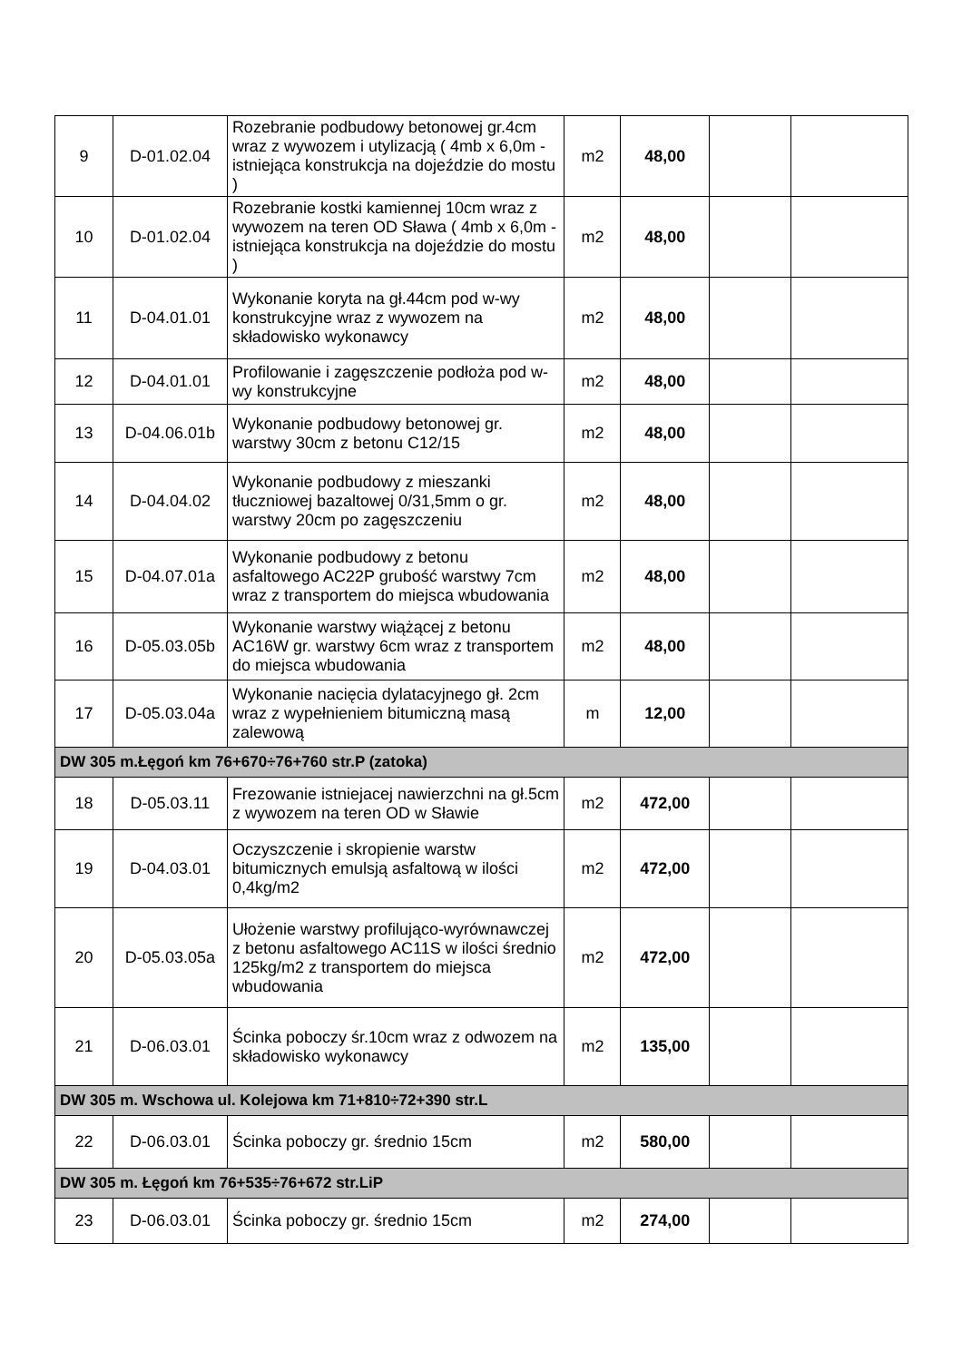| 9 | D-01.02.04 | Rozebranie podbudowy betonowej gr.4cm wraz z wywozem i utylizacją ( 4mb x 6,0m - istniejąca konstrukcja na dojeździe do mostu ) | m2 | 48,00 | | |
| 10 | D-01.02.04 | Rozebranie kostki kamiennej 10cm wraz z wywozem na teren OD Sława ( 4mb x 6,0m - istniejąca konstrukcja na dojeździe do mostu ) | m2 | 48,00 | | |
| 11 | D-04.01.01 | Wykonanie koryta na gł.44cm pod w-wy konstrukcyjne wraz z wywozem na składowisko wykonawcy | m2 | 48,00 | | |
| 12 | D-04.01.01 | Profilowanie i zagęszczenie podłoża pod w-wy konstrukcyjne | m2 | 48,00 | | |
| 13 | D-04.06.01b | Wykonanie podbudowy betonowej gr. warstwy 30cm z betonu C12/15 | m2 | 48,00 | | |
| 14 | D-04.04.02 | Wykonanie podbudowy z mieszanki tłuczniowej bazaltowej 0/31,5mm o gr. warstwy 20cm po zagęszczeniu | m2 | 48,00 | | |
| 15 | D-04.07.01a | Wykonanie podbudowy z betonu asfaltowego AC22P grubość warstwy 7cm wraz z transportem do miejsca wbudowania | m2 | 48,00 | | |
| 16 | D-05.03.05b | Wykonanie warstwy wiążącej z betonu AC16W gr. warstwy 6cm wraz z transportem do miejsca wbudowania | m2 | 48,00 | | |
| 17 | D-05.03.04a | Wykonanie nacięcia dylatacyjnego gł. 2cm wraz z wypełnieniem bitumiczną masą zalewową | m | 12,00 | | |
| DW 305 m.Łęgoń km 76+670÷76+760 str.P (zatoka) | | | | | | |
| 18 | D-05.03.11 | Frezowanie istniejacej nawierzchni na gł.5cm z wywozem na teren OD w Sławie | m2 | 472,00 | | |
| 19 | D-04.03.01 | Oczyszczenie i skropienie warstw bitumicznych emulsją asfaltową w ilości 0,4kg/m2 | m2 | 472,00 | | |
| 20 | D-05.03.05a | Ułożenie warstwy profilująco-wyrównawczej z betonu asfaltowego AC11S w ilości średnio 125kg/m2 z transportem do miejsca wbudowania | m2 | 472,00 | | |
| 21 | D-06.03.01 | Ścinka poboczy śr.10cm wraz z odwozem na składowisko wykonawcy | m2 | 135,00 | | |
| DW 305 m. Wschowa ul. Kolejowa km 71+810÷72+390 str.L | | | | | | |
| 22 | D-06.03.01 | Ścinka poboczy gr. średnio 15cm | m2 | 580,00 | | |
| DW 305 m. Łęgoń km 76+535÷76+672 str.LiP | | | | | | |
| 23 | D-06.03.01 | Ścinka poboczy gr. średnio 15cm | m2 | 274,00 | | |